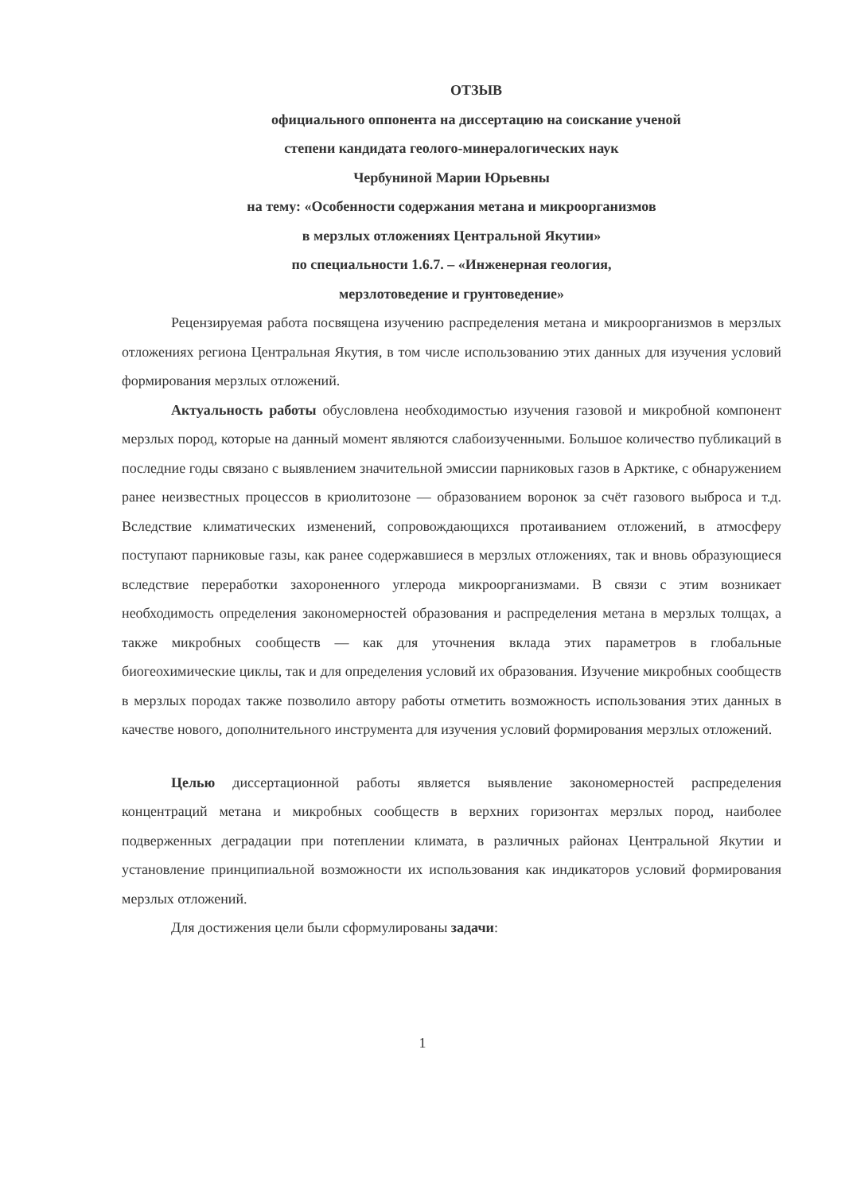ОТЗЫВ
официального оппонента на диссертацию на соискание ученой
степени кандидата геолого-минералогических наук
Чербуниной Марии Юрьевны
на тему: «Особенности содержания метана и микроорганизмов
в мерзлых отложениях Центральной Якутии»
по специальности 1.6.7. – «Инженерная геология,
мерзлотоведение и грунтоведение»
Рецензируемая работа посвящена изучению распределения метана и микроорганизмов в мерзлых отложениях региона Центральная Якутия, в том числе использованию этих данных для изучения условий формирования мерзлых отложений.
Актуальность работы обусловлена необходимостью изучения газовой и микробной компонент мерзлых пород, которые на данный момент являются слабоизученными. Большое количество публикаций в последние годы связано с выявлением значительной эмиссии парниковых газов в Арктике, с обнаружением ранее неизвестных процессов в криолитозоне — образованием воронок за счёт газового выброса и т.д. Вследствие климатических изменений, сопровождающихся протаиванием отложений, в атмосферу поступают парниковые газы, как ранее содержавшиеся в мерзлых отложениях, так и вновь образующиеся вследствие переработки захороненного углерода микроорганизмами. В связи с этим возникает необходимость определения закономерностей образования и распределения метана в мерзлых толщах, а также микробных сообществ — как для уточнения вклада этих параметров в глобальные биогеохимические циклы, так и для определения условий их образования. Изучение микробных сообществ в мерзлых породах также позволило автору работы отметить возможность использования этих данных в качестве нового, дополнительного инструмента для изучения условий формирования мерзлых отложений.
Целью диссертационной работы является выявление закономерностей распределения концентраций метана и микробных сообществ в верхних горизонтах мерзлых пород, наиболее подверженных деградации при потеплении климата, в различных районах Центральной Якутии и установление принципиальной возможности их использования как индикаторов условий формирования мерзлых отложений.
Для достижения цели были сформулированы задачи:
1